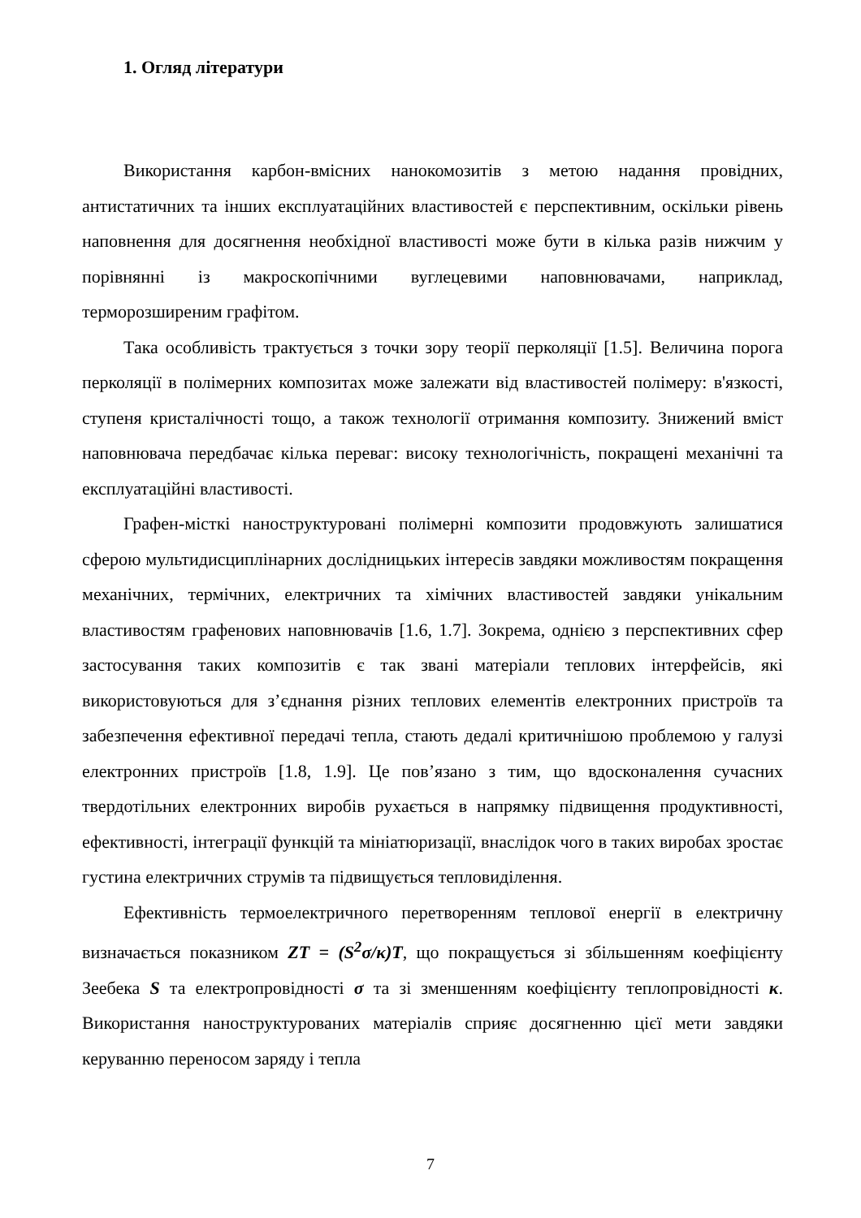1. Огляд літератури
Використання карбон-вмісних нанокомозитів з метою надання провідних, антистатичних та інших експлуатаційних властивостей є перспективним, оскільки рівень наповнення для досягнення необхідної властивості може бути в кілька разів нижчим у порівнянні із макроскопічними вуглецевими наповнювачами, наприклад, терморозширеним графітом.
Така особливість трактується з точки зору теорії перколяції [1.5]. Величина порога перколяції в полімерних композитах може залежати від властивостей полімеру: в'язкості, ступеня кристалічності тощо, а також технології отримання композиту. Знижений вміст наповнювача передбачає кілька переваг: високу технологічність, покращені механічні та експлуатаційні властивості.
Графен-місткі наноструктуровані полімерні композити продовжують залишатися сферою мультидисциплінарних дослідницьких інтересів завдяки можливостям покращення механічних, термічних, електричних та хімічних властивостей завдяки унікальним властивостям графенових наповнювачів [1.6, 1.7]. Зокрема, однією з перспективних сфер застосування таких композитів є так звані матеріали теплових інтерфейсів, які використовуються для з’єднання різних теплових елементів електронних пристроїв та забезпечення ефективної передачі тепла, стають дедалі критичнішою проблемою у галузі електронних пристроїв [1.8, 1.9]. Це пов’язано з тим, що вдосконалення сучасних твердотільних електронних виробів рухається в напрямку підвищення продуктивності, ефективності, інтеграції функцій та мініатюризації, внаслідок чого в таких виробах зростає густина електричних струмів та підвищується тепловиділення.
Ефективність термоелектричного перетворенням теплової енергії в електричну визначається показником ZT = (S<sup>2</sup>σ/κ)T, що покращується зі збільшенням коефіцієнту Зеебека S та електропровідності σ та зі зменшенням коефіцієнту теплопровідності κ. Використання наноструктурованих матеріалів сприяє досягненню цієї мети завдяки керуванню переносом заряду і тепла
7